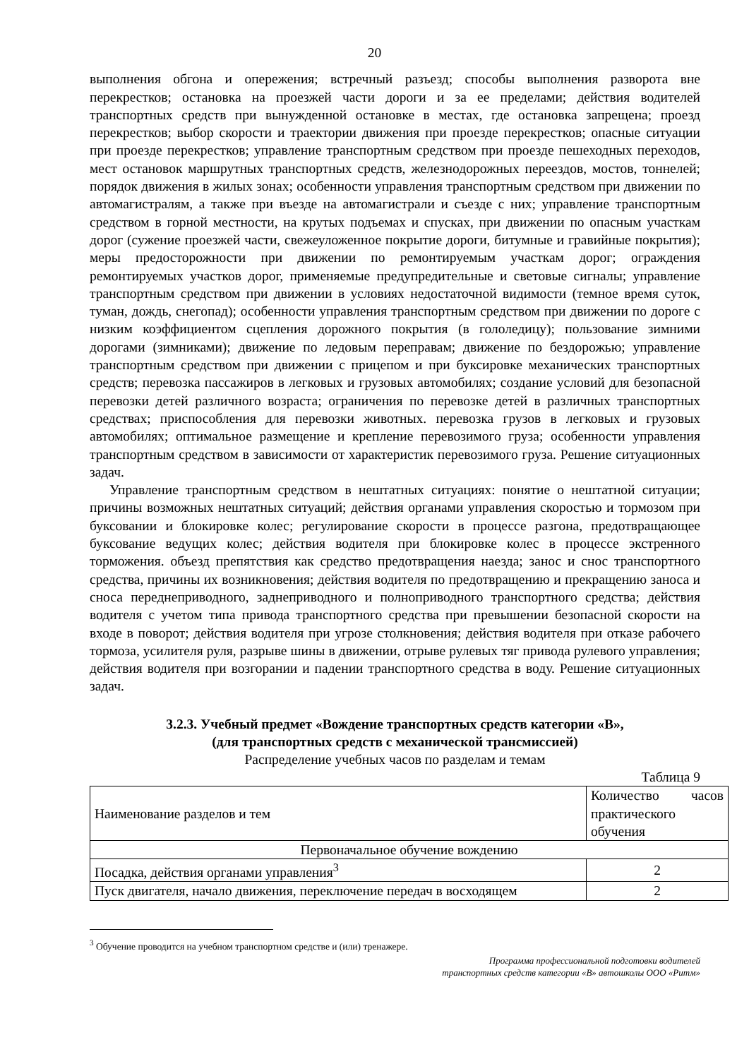20
выполнения обгона и опережения; встречный разъезд; способы выполнения разворота вне перекрестков; остановка на проезжей части дороги и за ее пределами; действия водителей транспортных средств при вынужденной остановке в местах, где остановка запрещена; проезд перекрестков; выбор скорости и траектории движения при проезде перекрестков; опасные ситуации при проезде перекрестков; управление транспортным средством при проезде пешеходных переходов, мест остановок маршрутных транспортных средств, железнодорожных переездов, мостов, тоннелей; порядок движения в жилых зонах; особенности управления транспортным средством при движении по автомагистралям, а также при въезде на автомагистрали и съезде с них; управление транспортным средством в горной местности, на крутых подъемах и спусках, при движении по опасным участкам дорог (сужение проезжей части, свежеуложенное покрытие дороги, битумные и гравийные покрытия); меры предосторожности при движении по ремонтируемым участкам дорог; ограждения ремонтируемых участков дорог, применяемые предупредительные и световые сигналы; управление транспортным средством при движении в условиях недостаточной видимости (темное время суток, туман, дождь, снегопад); особенности управления транспортным средством при движении по дороге с низким коэффициентом сцепления дорожного покрытия (в гололедицу); пользование зимними дорогами (зимниками); движение по ледовым переправам; движение по бездорожью; управление транспортным средством при движении с прицепом и при буксировке механических транспортных средств; перевозка пассажиров в легковых и грузовых автомобилях; создание условий для безопасной перевозки детей различного возраста; ограничения по перевозке детей в различных транспортных средствах; приспособления для перевозки животных. перевозка грузов в легковых и грузовых автомобилях; оптимальное размещение и крепление перевозимого груза; особенности управления транспортным средством в зависимости от характеристик перевозимого груза. Решение ситуационных задач.
Управление транспортным средством в нештатных ситуациях: понятие о нештатной ситуации; причины возможных нештатных ситуаций; действия органами управления скоростью и тормозом при буксовании и блокировке колес; регулирование скорости в процессе разгона, предотвращающее буксование ведущих колес; действия водителя при блокировке колес в процессе экстренного торможения. объезд препятствия как средство предотвращения наезда; занос и снос транспортного средства, причины их возникновения; действия водителя по предотвращению и прекращению заноса и сноса переднеприводного, заднеприводного и полноприводного транспортного средства; действия водителя с учетом типа привода транспортного средства при превышении безопасной скорости на входе в поворот; действия водителя при угрозе столкновения; действия водителя при отказе рабочего тормоза, усилителя руля, разрыве шины в движении, отрыве рулевых тяг привода рулевого управления; действия водителя при возгорании и падении транспортного средства в воду. Решение ситуационных задач.
3.2.3. Учебный предмет «Вождение транспортных средств категории «В»,
(для транспортных средств с механической трансмиссией)
Распределение учебных часов по разделам и темам
Таблица 9
| Наименование разделов и тем | Количество часов практического обучения |
| Первоначальное обучение вождению | |
| Посадка, действия органами управления<sup>3</sup> | 2 |
| Пуск двигателя, начало движения, переключение передач в восходящем | 2 |
<sup>3</sup> Обучение проводится на учебном транспортном средстве и (или) тренажере.
Программа профессиональной подготовки водителей
транспортных средств категории «В» автошколы ООО «Ритм»